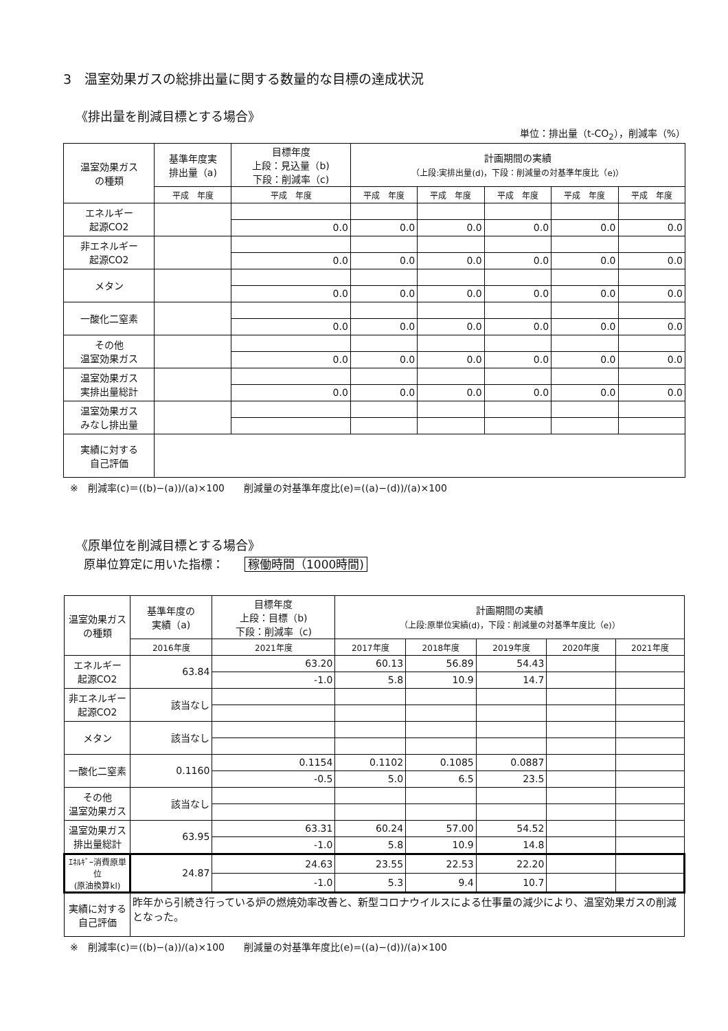3　温室効果ガスの総排出量に関する数量的な目標の達成状況
《排出量を削減目標とする場合》
単位：排出量（t-CO<sub>2</sub>），削減率（%）
| 温室効果ガス の種類 | 基準年度実 排出量（a) | 目標年度 上段：見込量（b) 下段：削減率（c) | 計画期間の実績 （上段:実排出量(d)，下段：削減量の対基準年度比（e)） | | | | |
| --- | --- | --- | --- | --- | --- | --- | --- |
| | 平成 年度 | 平成 年度 | 平成 年度 | 平成 年度 | 平成 年度 | 平成 年度 | 平成 年度 |
| エネルギー 起源CO2 | | | | | | | |
| | | 0.0 | 0.0 | 0.0 | 0.0 | 0.0 | 0.0 |
| 非エネルギー 起源CO2 | | | | | | | |
| | | 0.0 | 0.0 | 0.0 | 0.0 | 0.0 | 0.0 |
| メタン | | | | | | | |
| | | 0.0 | 0.0 | 0.0 | 0.0 | 0.0 | 0.0 |
| 一酸化二窒素 | | | | | | | |
| | | 0.0 | 0.0 | 0.0 | 0.0 | 0.0 | 0.0 |
| その他 温室効果ガス | | | | | | | |
| | | 0.0 | 0.0 | 0.0 | 0.0 | 0.0 | 0.0 |
| 温室効果ガス 実排出量総計 | | | | | | | |
| | | 0.0 | 0.0 | 0.0 | 0.0 | 0.0 | 0.0 |
| 温室効果ガス みなし排出量 | | | | | | | |
| 実績に対する 自己評価 | | | | | | | |
※　削減率(c)＝((b)−(a))/(a)×100　　削減量の対基準年度比(e)=((a)−(d))/(a)×100
《原単位を削減目標とする場合》
原単位算定に用いた指標： 稼働時間（1000時間)
| 温室効果ガス の種類 | 基準年度の 実績（a) | 目標年度 上段：目標（b) 下段：削減率（c) | 計画期間の実績 （上段:原単位実績(d)，下段：削減量の対基準年度比（e)） | | | | |
| --- | --- | --- | --- | --- | --- | --- | --- |
| | 2016年度 | 2021年度 | 2017年度 | 2018年度 | 2019年度 | 2020年度 | 2021年度 |
| エネルギー 起源CO2 | 63.84 | 63.20 | 60.13 | 56.89 | 54.43 | | |
| | | -1.0 | 5.8 | 10.9 | 14.7 | | |
| 非エネルギー 起源CO2 | 該当なし | | | | | | |
| メタン | 該当なし | | | | | | |
| 一酸化二窒素 | 0.1160 | 0.1154 | 0.1102 | 0.1085 | 0.0887 | | |
| | | -0.5 | 5.0 | 6.5 | 23.5 | | |
| その他 温室効果ガス | 該当なし | | | | | | |
| 温室効果ガス 排出量総計 | 63.95 | 63.31 | 60.24 | 57.00 | 54.52 | | |
| | | -1.0 | 5.8 | 10.9 | 14.8 | | |
| ｴﾈﾙｷﾞｰ消費原単位 (原油換算kl) | 24.87 | 24.63 | 23.55 | 22.53 | 22.20 | | |
| | | -1.0 | 5.3 | 9.4 | 10.7 | | |
| 実績に対する 自己評価 | 昨年から引続き行っている炉の燃焼効率改善と、新型コロナウイルスによる仕事量の減少により、温室効果ガスの削減となった。 | | | | | | |
※　削減率(c)＝((b)−(a))/(a)×100　　削減量の対基準年度比(e)=((a)−(d))/(a)×100